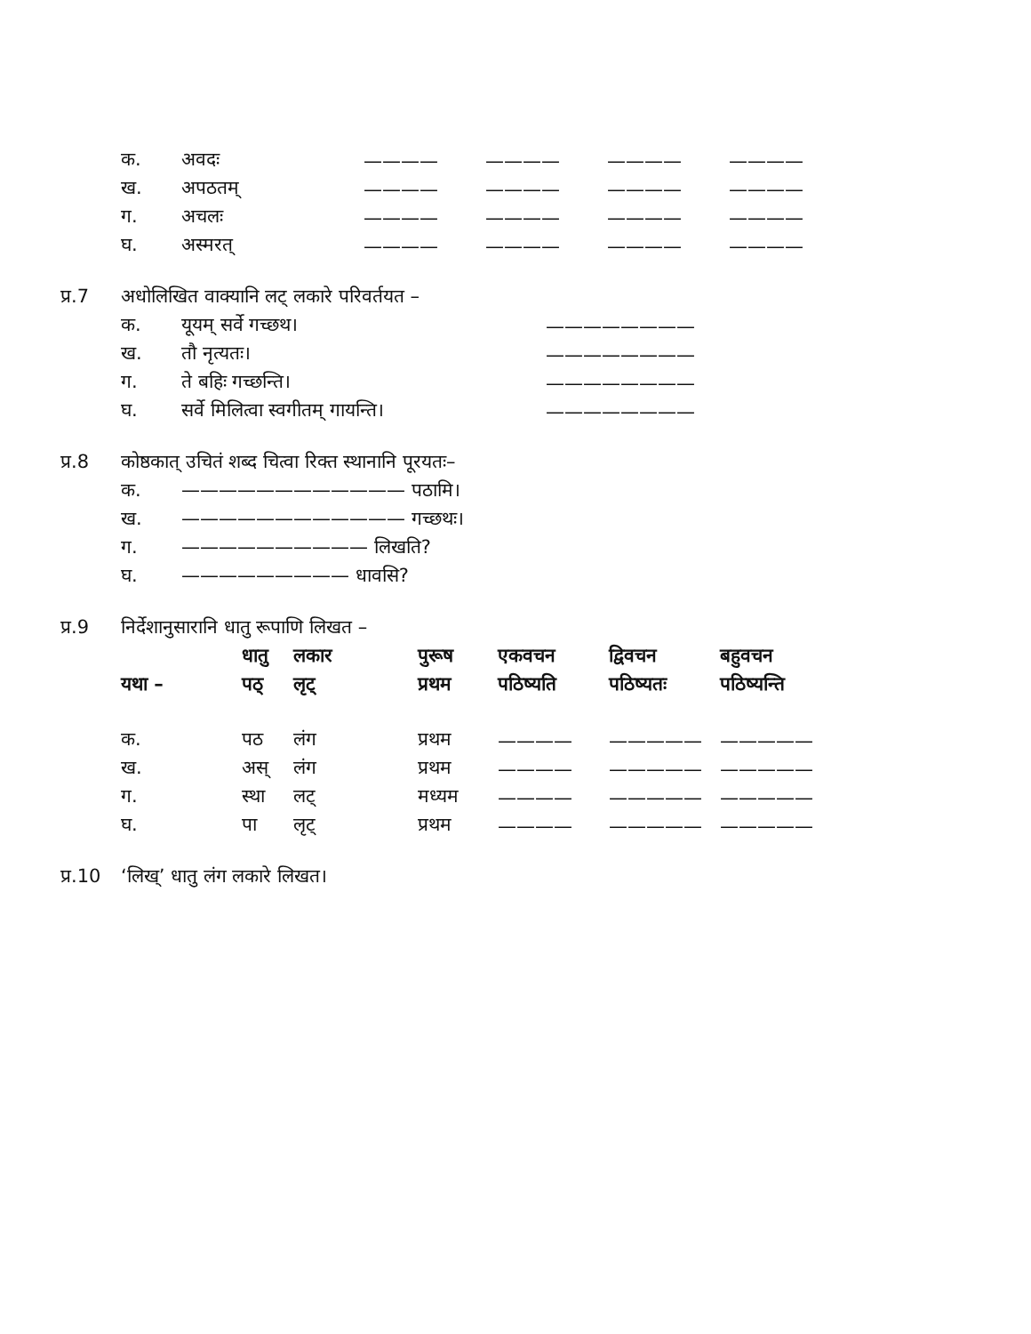| | क. | अवदः | ———— | ———— | ———— | ———— |
| | ख. | अपठतम् | ———— | ———— | ———— | ———— |
| | ग. | अचलः | ———— | ———— | ———— | ———— |
| | घ. | अस्मरत् | ———— | ———— | ———— | ———— |
| प्र.7 | अधोलिखित वाक्यानि लट् लकारे परिवर्तयत – | | |
| | क. | यूयम् सर्वे गच्छथ। | ———————— |
| | ख. | तौ नृत्यतः। | ———————— |
| | ग. | ते बहिः गच्छन्ति। | ———————— |
| | घ. | सर्वे मिलित्वा स्वगीतम् गायन्ति। | ———————— |
| प्र.8 | कोष्ठकात् उचितं शब्द चित्वा रिक्त स्थानानि पूरयतः– | |
| | क. | ———————————— पठामि। |
| | ख. | ———————————— गच्छथः। |
| | ग. | —————————— लिखति? |
| | घ. | ————————— धावसि? |
| प्र.9 | निर्देशानुसारानि धातु रूपाणि लिखत – | | | | | | |
| | | धातु | लकार | पुरूष | एकवचन | द्विवचन | बहुवचन |
| | यथा – | पठ् | लृट् | प्रथम | पठिष्यति | पठिष्यतः | पठिष्यन्ति |
| | क. | पठ | लंग | प्रथम | ———— | ————— | ————— |
| | ख. | अस् | लंग | प्रथम | ———— | ————— | ————— |
| | ग. | स्था | लट् | मध्यम | ———— | ————— | ————— |
| | घ. | पा | लृट् | प्रथम | ———— | ————— | ————— |
| प्र.10 | ‘लिख्’ धातु लंग लकारे लिखत। |